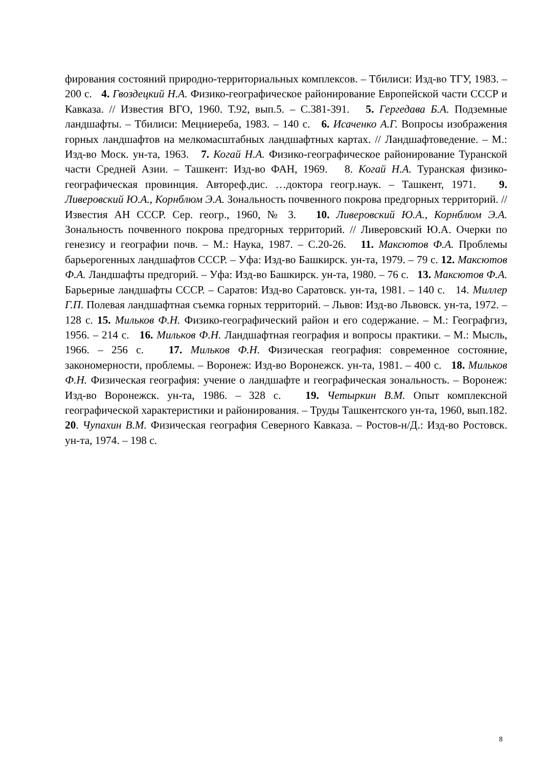фирования состояний природно-территориальных комплексов. – Тбилиси: Изд-во ТГУ, 1983. – 200 с. 4. Гвоздецкий Н.А. Физико-географическое районирование Европейской части СССР и Кавказа. // Известия ВГО, 1960. Т.92, вып.5. – С.381-391. 5. Гергедава Б.А. Подземные ландшафты. – Тбилиси: Мецниереба, 1983. – 140 с. 6. Исаченко А.Г. Вопросы изображения горных ландшафтов на мелкомасштабных ландшафтных картах. // Ландшафтоведение. – М.: Изд-во Моск. ун-та, 1963. 7. Когай Н.А. Физико-географическое районирование Туранской части Средней Азии. – Ташкент: Изд-во ФАН, 1969. 8. Когай Н.А. Туранская физико-географическая провинция. Автореф.дис. …доктора геогр.наук. – Ташкент, 1971. 9. Ливеровский Ю.А., Корнблюм Э.А. Зональность почвенного покрова предгорных территорий. // Известия АН СССР. Сер. геогр., 1960, № 3. 10. Ливеровский Ю.А., Корнблюм Э.А. Зональность почвенного покрова предгорных территорий. // Ливеровский Ю.А. Очерки по генезису и географии почв. – М.: Наука, 1987. – С.20-26. 11. Максютов Ф.А. Проблемы барьерогенных ландшафтов СССР. – Уфа: Изд-во Башкирск. ун-та, 1979. – 79 с. 12. Максютов Ф.А. Ландшафты предгорий. – Уфа: Изд-во Башкирск. ун-та, 1980. – 76 с. 13. Максютов Ф.А. Барьерные ландшафты СССР. – Саратов: Изд-во Саратовск. ун-та, 1981. – 140 с. 14. Миллер Г.П. Полевая ландшафтная съемка горных территорий. – Львов: Изд-во Львовск. ун-та, 1972. – 128 с. 15. Мильков Ф.Н. Физико-географический район и его содержание. – М.: Географгиз, 1956. – 214 с. 16. Мильков Ф.Н. Ландшафтная география и вопросы практики. – М.: Мысль, 1966. – 256 с. 17. Мильков Ф.Н. Физическая география: современное состояние, закономерности, проблемы. – Воронеж: Изд-во Воронежск. ун-та, 1981. – 400 с. 18. Мильков Ф.Н. Физическая география: учение о ландшафте и географическая зональность. – Воронеж: Изд-во Воронежск. ун-та, 1986. – 328 с. 19. Четыркин В.М. Опыт комплексной географической характеристики и районирования. – Труды Ташкентского ун-та, 1960, вып.182. 20. Чупахин В.М. Физическая география Северного Кавказа. – Ростов-н/Д.: Изд-во Ростовск. ун-та, 1974. – 198 с.
8